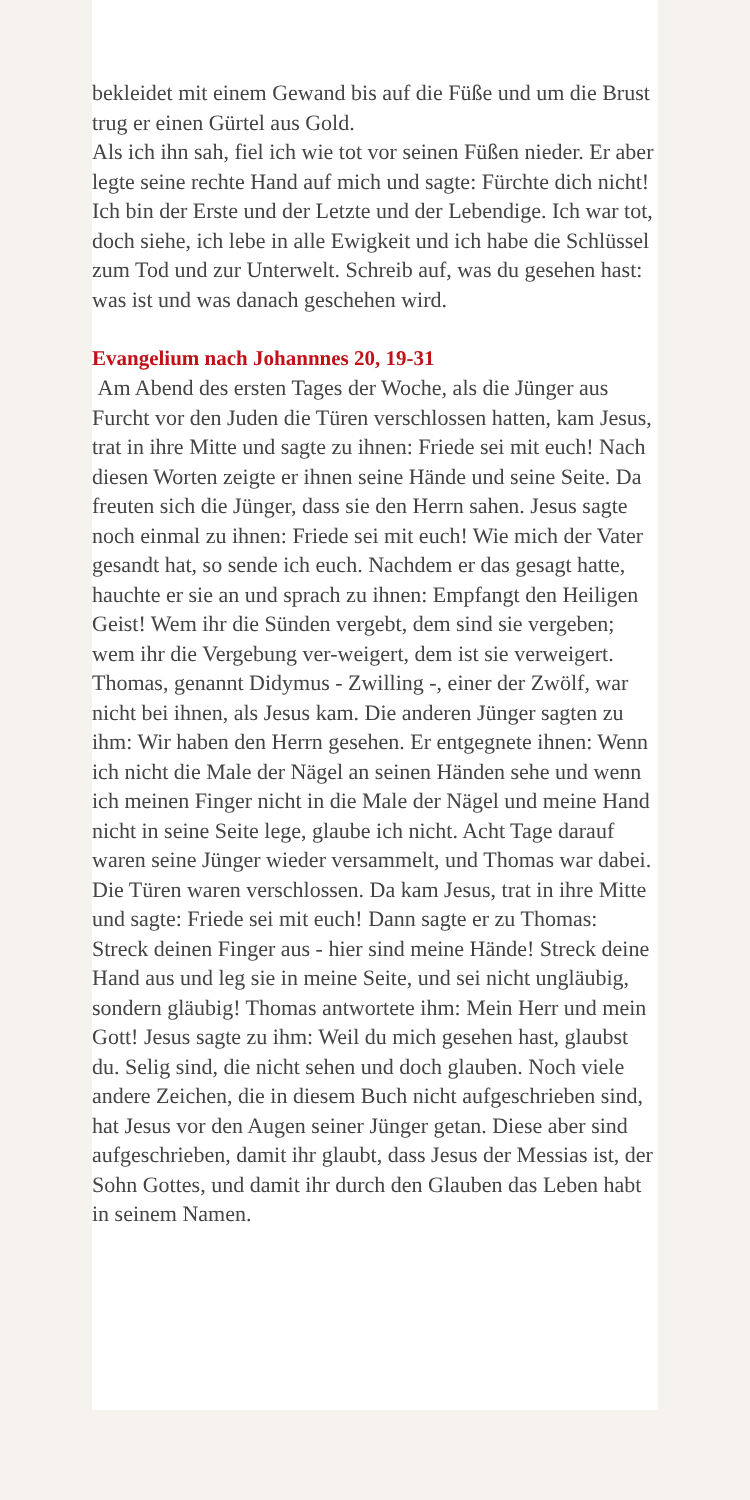bekleidet mit einem Gewand bis auf die Füße und um die Brust trug er einen Gürtel aus Gold.
Als ich ihn sah, fiel ich wie tot vor seinen Füßen nieder. Er aber legte seine rechte Hand auf mich und sagte: Fürchte dich nicht! Ich bin der Erste und der Letzte und der Lebendige. Ich war tot, doch siehe, ich lebe in alle Ewigkeit und ich habe die Schlüssel zum Tod und zur Unterwelt. Schreib auf, was du gesehen hast: was ist und was danach geschehen wird.
Evangelium nach Johannnes 20, 19-31
Am Abend des ersten Tages der Woche, als die Jünger aus Furcht vor den Juden die Türen verschlossen hatten, kam Jesus, trat in ihre Mitte und sagte zu ihnen: Friede sei mit euch! Nach diesen Worten zeigte er ihnen seine Hände und seine Seite. Da freuten sich die Jünger, dass sie den Herrn sahen. Jesus sagte noch einmal zu ihnen: Friede sei mit euch! Wie mich der Vater gesandt hat, so sende ich euch. Nachdem er das gesagt hatte, hauchte er sie an und sprach zu ihnen: Empfangt den Heiligen Geist! Wem ihr die Sünden vergebt, dem sind sie vergeben; wem ihr die Vergebung ver-weigert, dem ist sie verweigert. Thomas, genannt Didymus - Zwilling -, einer der Zwölf, war nicht bei ihnen, als Jesus kam. Die anderen Jünger sagten zu ihm: Wir haben den Herrn gesehen. Er entgegnete ihnen: Wenn ich nicht die Male der Nägel an seinen Händen sehe und wenn ich meinen Finger nicht in die Male der Nägel und meine Hand nicht in seine Seite lege, glaube ich nicht. Acht Tage darauf waren seine Jünger wieder versammelt, und Thomas war dabei. Die Türen waren verschlossen. Da kam Jesus, trat in ihre Mitte und sagte: Friede sei mit euch! Dann sagte er zu Thomas: Streck deinen Finger aus - hier sind meine Hände! Streck deine Hand aus und leg sie in meine Seite, und sei nicht ungläubig, sondern gläubig! Thomas antwortete ihm: Mein Herr und mein Gott! Jesus sagte zu ihm: Weil du mich gesehen hast, glaubst du. Selig sind, die nicht sehen und doch glauben. Noch viele andere Zeichen, die in diesem Buch nicht aufgeschrieben sind, hat Jesus vor den Augen seiner Jünger getan. Diese aber sind aufgeschrieben, damit ihr glaubt, dass Jesus der Messias ist, der Sohn Gottes, und damit ihr durch den Glauben das Leben habt in seinem Namen.